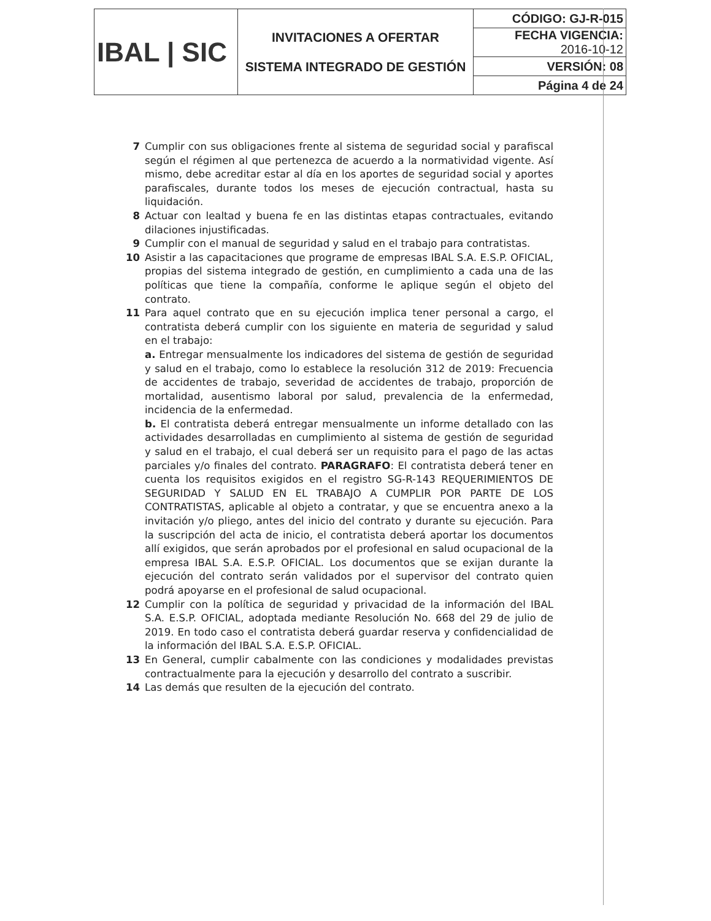| IBAL / SIC | INVITACIONES A OFERTAR SISTEMA INTEGRADO DE GESTIÓN | CÓDIGO: GJ-R-015 |
| | | FECHA VIGENCIA: 2016-10-12 |
| | | VERSIÓN: 08 |
| | | Página 4 de 24 |
7 Cumplir con sus obligaciones frente al sistema de seguridad social y parafiscal según el régimen al que pertenezca de acuerdo a la normatividad vigente. Así mismo, debe acreditar estar al día en los aportes de seguridad social y aportes parafiscales, durante todos los meses de ejecución contractual, hasta su liquidación.
8 Actuar con lealtad y buena fe en las distintas etapas contractuales, evitando dilaciones injustificadas.
9 Cumplir con el manual de seguridad y salud en el trabajo para contratistas.
10 Asistir a las capacitaciones que programe de empresas IBAL S.A. E.S.P. OFICIAL, propias del sistema integrado de gestión, en cumplimiento a cada una de las políticas que tiene la compañía, conforme le aplique según el objeto del contrato.
11 Para aquel contrato que en su ejecución implica tener personal a cargo, el contratista deberá cumplir con los siguiente en materia de seguridad y salud en el trabajo:
a. Entregar mensualmente los indicadores del sistema de gestión de seguridad y salud en el trabajo, como lo establece la resolución 312 de 2019: Frecuencia de accidentes de trabajo, severidad de accidentes de trabajo, proporción de mortalidad, ausentismo laboral por salud, prevalencia de la enfermedad, incidencia de la enfermedad.
b. El contratista deberá entregar mensualmente un informe detallado con las actividades desarrolladas en cumplimiento al sistema de gestión de seguridad y salud en el trabajo, el cual deberá ser un requisito para el pago de las actas parciales y/o finales del contrato. PARAGRAFO: El contratista deberá tener en cuenta los requisitos exigidos en el registro SG-R-143 REQUERIMIENTOS DE SEGURIDAD Y SALUD EN EL TRABAJO A CUMPLIR POR PARTE DE LOS CONTRATISTAS, aplicable al objeto a contratar, y que se encuentra anexo a la invitación y/o pliego, antes del inicio del contrato y durante su ejecución. Para la suscripción del acta de inicio, el contratista deberá aportar los documentos allí exigidos, que serán aprobados por el profesional en salud ocupacional de la empresa IBAL S.A. E.S.P. OFICIAL. Los documentos que se exijan durante la ejecución del contrato serán validados por el supervisor del contrato quien podrá apoyarse en el profesional de salud ocupacional.
12 Cumplir con la política de seguridad y privacidad de la información del IBAL S.A. E.S.P. OFICIAL, adoptada mediante Resolución No. 668 del 29 de julio de 2019. En todo caso el contratista deberá guardar reserva y confidencialidad de la información del IBAL S.A. E.S.P. OFICIAL.
13 En General, cumplir cabalmente con las condiciones y modalidades previstas contractualmente para la ejecución y desarrollo del contrato a suscribir.
14 Las demás que resulten de la ejecución del contrato.